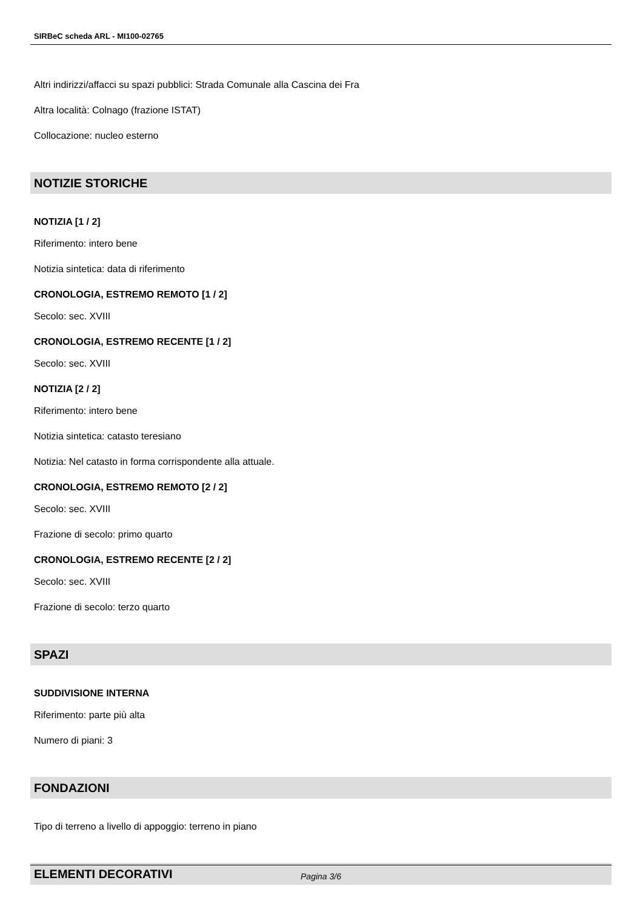SIRBeC scheda ARL - MI100-02765
Altri indirizzi/affacci su spazi pubblici: Strada Comunale alla Cascina dei Fra
Altra località: Colnago (frazione ISTAT)
Collocazione: nucleo esterno
NOTIZIE STORICHE
NOTIZIA [1 / 2]
Riferimento: intero bene
Notizia sintetica: data di riferimento
CRONOLOGIA, ESTREMO REMOTO [1 / 2]
Secolo: sec. XVIII
CRONOLOGIA, ESTREMO RECENTE [1 / 2]
Secolo: sec. XVIII
NOTIZIA [2 / 2]
Riferimento: intero bene
Notizia sintetica: catasto teresiano
Notizia: Nel catasto in forma corrispondente alla attuale.
CRONOLOGIA, ESTREMO REMOTO [2 / 2]
Secolo: sec. XVIII
Frazione di secolo: primo quarto
CRONOLOGIA, ESTREMO RECENTE [2 / 2]
Secolo: sec. XVIII
Frazione di secolo: terzo quarto
SPAZI
SUDDIVISIONE INTERNA
Riferimento: parte più alta
Numero di piani: 3
FONDAZIONI
Tipo di terreno a livello di appoggio: terreno in piano
ELEMENTI DECORATIVI
Pagina 3/6